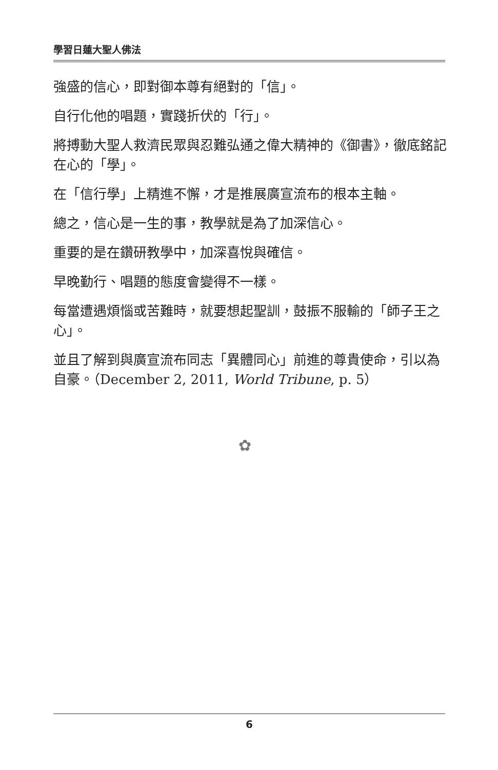學習日蓮大聖人佛法
強盛的信心，即對御本尊有絕對的「信」。
自行化他的唱題，實踐折伏的「行」。
將搏動大聖人救濟民眾與忍難弘通之偉大精神的《御書》，徹底銘記在心的「學」。
在「信行學」上精進不懈，才是推展廣宣流布的根本主軸。
總之，信心是一生的事，教學就是為了加深信心。
重要的是在鑽研教學中，加深喜悅與確信。
早晚勤行、唱題的態度會變得不一樣。
每當遭遇煩惱或苦難時，就要想起聖訓，鼓振不服輸的「師子王之心」。
並且了解到與廣宣流布同志「異體同心」前進的尊貴使命，引以為自豪。（December 2, 2011, World Tribune, p. 5）
✿
6